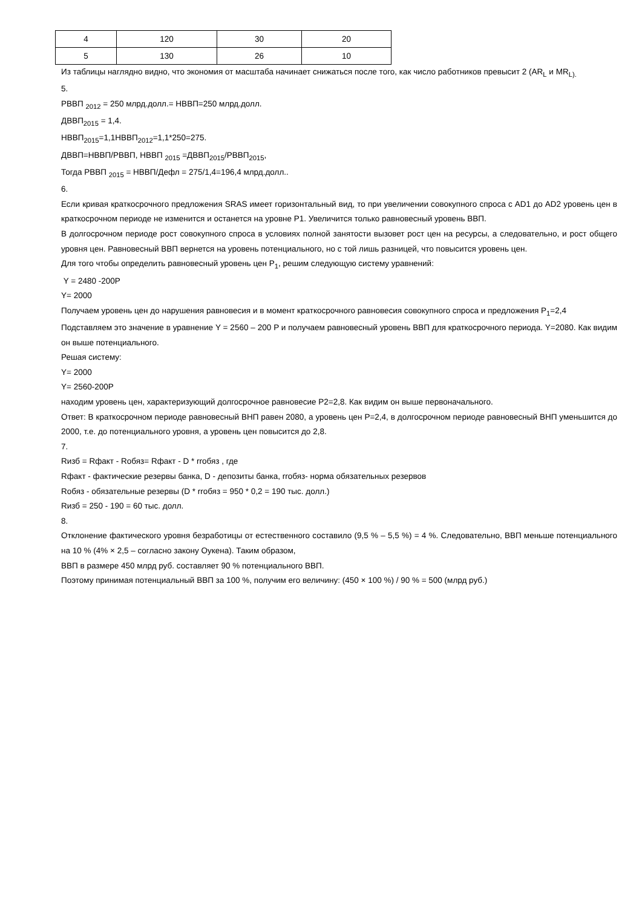| 4 | 120 | 30 | 20 |
| 5 | 130 | 26 | 10 |
Из таблицы наглядно видно, что экономия от масштаба начинает снижаться после того, как число работников превысит 2 (AR<sub>L</sub> и MR<sub>L).</sub>
5.
РВВП <sub>2012</sub> = 250 млрд.долл.= НВВП=250 млрд.долл.
ДВВП<sub>2015</sub> = 1,4.
НВВП<sub>2015</sub>=1,1НВВП<sub>2012</sub>=1,1*250=275.
ДВВП=НВВП/РВВП, НВВП <sub>2015</sub> =ДВВП<sub>2015</sub>/РВВП<sub>2015</sub>,
Тогда РВВП <sub>2015</sub> = НВВП/Дефл = 275/1,4=196,4 млрд.долл..
6.
Если кривая краткосрочного предложения SRAS имеет горизонтальный вид, то при увеличении совокупного спроса с AD1 до AD2 уровень цен в краткосрочном периоде не изменится и останется на уровне P1. Увеличится только равновесный уровень ВВП.
В долгосрочном периоде рост совокупного спроса в условиях полной занятости вызовет рост цен на ресурсы, а следовательно, и рост общего уровня цен. Равновесный ВВП вернется на уровень потенциального, но с той лишь разницей, что повысится уровень цен.
Для того чтобы определить равновесный уровень цен P<sub>1</sub>, решим следующую систему уравнений:
Y = 2480 -200P
Y= 2000
Получаем уровень цен до нарушения равновесия и в момент краткосрочного равновесия совокупного спроса и предложения P<sub>1</sub>=2,4
Подставляем это значение в уравнение Y = 2560 – 200 P и получаем равновесный уровень ВВП для краткосрочного периода. Y=2080. Как видим он выше потенциального.
Решая систему:
Y= 2000
Y= 2560-200P
находим уровень цен, характеризующий долгосрочное равновесие P2=2,8. Как видим он выше первоначального.
Ответ: В краткосрочном периоде равновесный ВНП равен 2080, а уровень цен P=2,4, в долгосрочном периоде равновесный ВНП уменьшится до 2000, т.е. до потенциального уровня, а уровень цен повысится до 2,8.
7.
Rизб = Rфакт - Rобяз= Rфакт - D * rrобяз , где
Rфакт - фактические резервы банка, D - депозиты банка, rrобяз- норма обязательных резервов
Rобяз - обязательные резервы (D * rrобяз = 950 * 0,2 = 190 тыс. долл.)
Rизб = 250 - 190 = 60 тыс. долл.
8.
Отклонение фактического уровня безработицы от естественного составило (9,5 % – 5,5 %) = 4 %. Следовательно, ВВП меньше потенциального на 10 % (4% × 2,5 – согласно закону Оукена). Таким образом,
ВВП в размере 450 млрд руб. составляет 90 % потенциального ВВП.
Поэтому принимая потенциальный ВВП за 100 %, получим его величину: (450 × 100 %) / 90 % = 500 (млрд руб.)